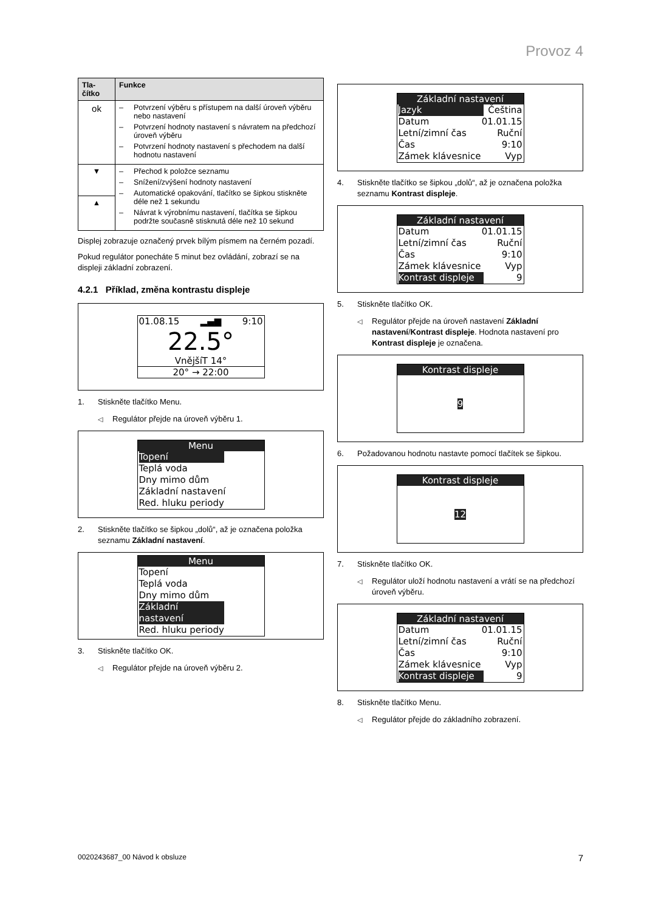Provoz 4
| Tla- čítko | Funkce |
| --- | --- |
| ok | – Potvrzení výběru s přístupem na další úroveň výběru nebo nastavení – Potvrzení hodnoty nastavení s návratem na předchozí úroveň výběru – Potvrzení hodnoty nastavení s přechodem na další hodnotu nastavení |
| ▼ | – Přechod k položce seznamu – Snížení/zvýšení hodnoty nastavení – Automatické opakování, tlačítko se šipkou stiskněte déle než 1 sekundu – Návrat k výrobnímu nastavení, tlačítka se šipkou podržte současně stisknutá déle než 10 sekund |
| ▲ | |
Displej zobrazuje označený prvek bílým písmem na černém pozadí.
Pokud regulátor ponecháte 5 minut bez ovládání, zobrazí se na displeji základní zobrazení.
4.2.1 Příklad, změna kontrastu displeje
01.08.15 ▂▄▆ 9:10
22.5°
VnějšíT 14°
20° → 22:00
1. Stiskněte tlačítko Menu.
◁ Regulátor přejde na úroveň výběru 1.
Menu
Topení
Teplá voda
Dny mimo dům
Základní nastavení
Red. hluku periody
2. Stiskněte tlačítko se šipkou „dolů“, až je označena položka seznamu Základní nastavení.
Menu
Topení
Teplá voda
Dny mimo dům
Základní nastavení
Red. hluku periody
3. Stiskněte tlačítko OK.
◁ Regulátor přejde na úroveň výběru 2.
Základní nastavení
Jazyk Čeština
Datum 01.01.15
Letní/zimní čas Ruční
Čas 9:10
Zámek klávesnice Vyp
4. Stiskněte tlačítko se šipkou „dolů“, až je označena položka seznamu Kontrast displeje.
Základní nastavení
Datum 01.01.15
Letní/zimní čas Ruční
Čas 9:10
Zámek klávesnice Vyp
Kontrast displeje 9
5. Stiskněte tlačítko OK.
◁ Regulátor přejde na úroveň nastavení Základní nastavení/Kontrast displeje. Hodnota nastavení pro Kontrast displeje je označena.
Kontrast displeje
9
6. Požadovanou hodnotu nastavte pomocí tlačítek se šipkou.
Kontrast displeje
12
7. Stiskněte tlačítko OK.
◁ Regulátor uloží hodnotu nastavení a vrátí se na předchozí úroveň výběru.
Základní nastavení
Datum 01.01.15
Letní/zimní čas Ruční
Čas 9:10
Zámek klávesnice Vyp
Kontrast displeje 9
8. Stiskněte tlačítko Menu.
◁ Regulátor přejde do základního zobrazení.
0020243687_00 Návod k obsluze 7